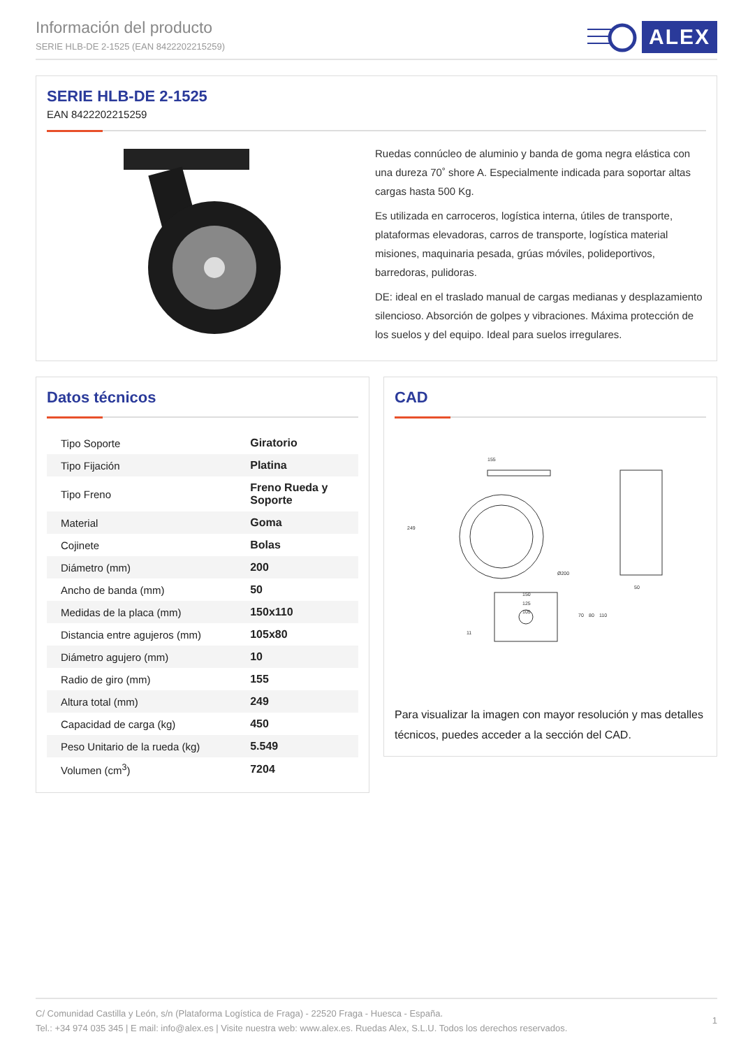Información del producto
SERIE HLB-DE 2-1525 (EAN 8422202215259)
ALEX
SERIE HLB-DE 2-1525
EAN 8422202215259
Ruedas connúcleo de aluminio y banda de goma negra elástica con una dureza 70˚ shore A. Especialmente indicada para soportar altas cargas hasta 500 Kg.
Es utilizada en carroceros, logística interna, útiles de transporte, plataformas elevadoras, carros de transporte, logística material misiones, maquinaria pesada, grúas móviles, polideportivos, barredoras, pulidoras.
DE: ideal en el traslado manual de cargas medianas y desplazamiento silencioso. Absorción de golpes y vibraciones. Máxima protección de los suelos y del equipo. Ideal para suelos irregulares.
Datos técnicos
| Tipo Soporte | Giratorio |
| Tipo Fijación | Platina |
| Tipo Freno | Freno Rueda y Soporte |
| Material | Goma |
| Cojinete | Bolas |
| Diámetro (mm) | 200 |
| Ancho de banda (mm) | 50 |
| Medidas de la placa (mm) | 150x110 |
| Distancia entre agujeros (mm) | 105x80 |
| Diámetro agujero (mm) | 10 |
| Radio de giro (mm) | 155 |
| Altura total (mm) | 249 |
| Capacidad de carga (kg) | 450 |
| Peso Unitario de la rueda (kg) | 5.549 |
| Volumen (cm<sup>3</sup>) | 7204 |
CAD
155
249
Ø200
50
150
125
105
70
80
110
11
Para visualizar la imagen con mayor resolución y mas detalles técnicos, puedes acceder a la sección del CAD.
C/ Comunidad Castilla y León, s/n (Plataforma Logística de Fraga) - 22520 Fraga - Huesca - España.
Tel.: +34 974 035 345 | E mail: info@alex.es | Visite nuestra web: www.alex.es. Ruedas Alex, S.L.U. Todos los derechos reservados.
1